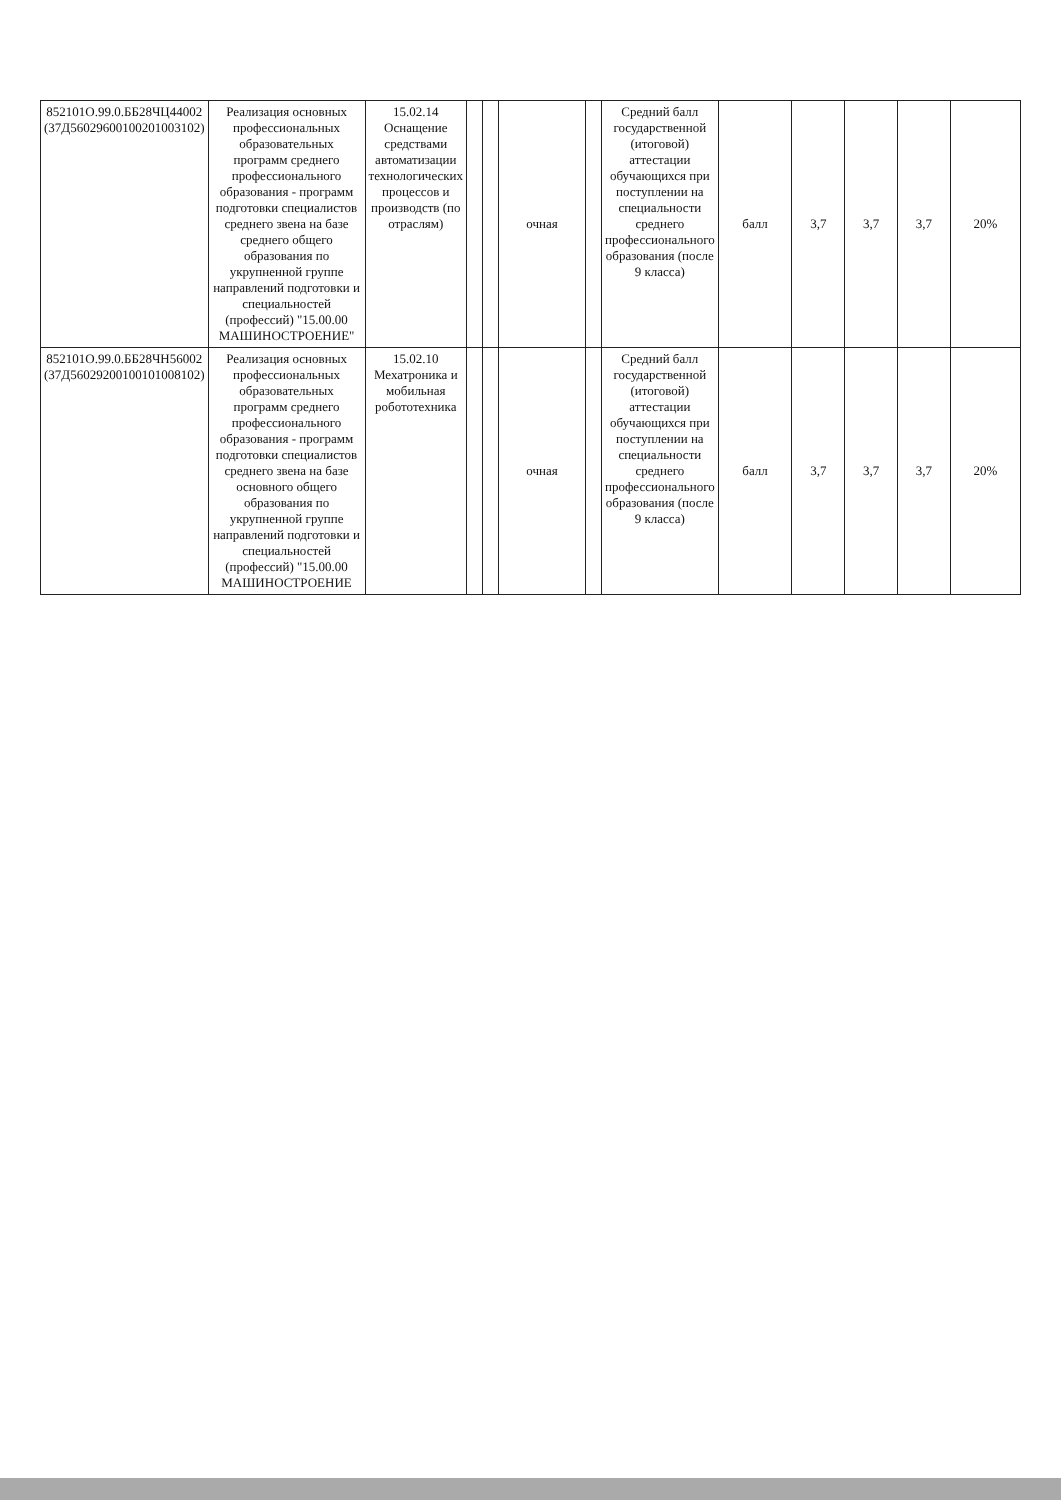| 852101О.99.0.ББ28ЧЦ44002 (37Д56029600100201003102) | Реализация основных профессиональных образовательных программ среднего профессионального образования - программ подготовки специалистов среднего звена на базе среднего общего образования по укрупненной группе направлений подготовки и специальностей (профессий) "15.00.00 МАШИНОСТРОЕНИЕ" | 15.02.14 Оснащение средствами автоматизации технологических процессов и производств (по отраслям) | | | очная | | Средний балл государственной (итоговой) аттестации обучающихся при поступлении на специальности среднего профессионального образования (после 9 класса) | балл | 3,7 | 3,7 | 3,7 | 20% |
| 852101О.99.0.ББ28ЧН56002 (37Д56029200100101008102) | Реализация основных профессиональных образовательных программ среднего профессионального образования - программ подготовки специалистов среднего звена на базе основного общего образования по укрупненной группе направлений подготовки и специальностей (профессий) "15.00.00 МАШИНОСТРОЕНИЕ | 15.02.10 Мехатроника и мобильная робототехника | | | очная | | Средний балл государственной (итоговой) аттестации обучающихся при поступлении на специальности среднего профессионального образования (после 9 класса) | балл | 3,7 | 3,7 | 3,7 | 20% |